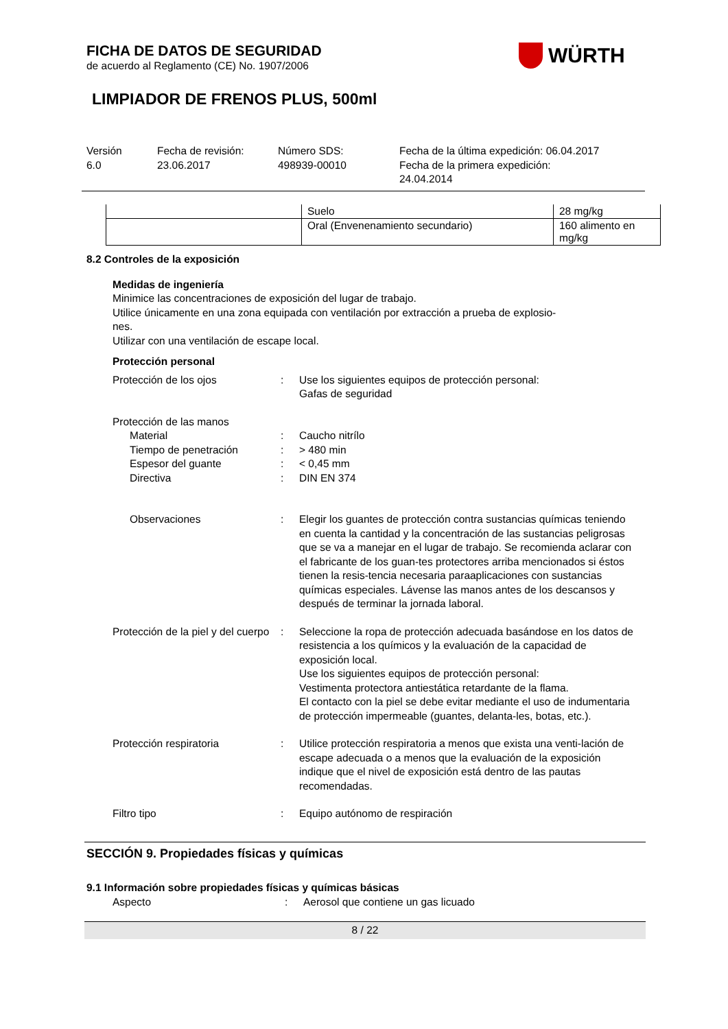FICHA DE DATOS DE SEGURIDAD
de acuerdo al Reglamento (CE) No. 1907/2006
LIMPIADOR DE FRENOS PLUS, 500ml
WÜRTH
Versión
6.0
Fecha de revisión:
23.06.2017
Número SDS:
498939-00010
Fecha de la última expedición: 06.04.2017
Fecha de la primera expedición:
24.04.2014
| | Suelo | 28 mg/kg |
| | Oral (Envenenamiento secundario) | 160 alimento en mg/kg |
8.2 Controles de la exposición
Medidas de ingeniería
Minimice las concentraciones de exposición del lugar de trabajo.
Utilice únicamente en una zona equipada con ventilación por extracción a prueba de explosio-
nes.
Utilizar con una ventilación de escape local.
Protección personal
Protección de los ojos : Use los siguientes equipos de protección personal:
Gafas de seguridad
Protección de las manos
Material : Caucho nitrílo
Tiempo de penetración : > 480 min
Espesor del guante : < 0,45 mm
Directiva : DIN EN 374
Observaciones : Elegir los guantes de protección contra sustancias químicas teniendo en cuenta la cantidad y la concentración de las sustancias peligrosas que se va a manejar en el lugar de trabajo. Se recomienda aclarar con el fabricante de los guan-tes protectores arriba mencionados si éstos tienen la resis-tencia necesaria paraaplicaciones con sustancias químicas especiales. Lávense las manos antes de los descansos y después de terminar la jornada laboral.
Protección de la piel y del cuerpo
: Seleccione la ropa de protección adecuada basándose en los datos de resistencia a los químicos y la evaluación de la capacidad de exposición local.
Use los siguientes equipos de protección personal:
Vestimenta protectora antiestática retardante de la flama.
El contacto con la piel se debe evitar mediante el uso de indumentaria de protección impermeable (guantes, delanta-les, botas, etc.).
Protección respiratoria : Utilice protección respiratoria a menos que exista una venti-lación de escape adecuada o a menos que la evaluación de la exposición indique que el nivel de exposición está dentro de las pautas recomendadas.
Filtro tipo : Equipo autónomo de respiración
SECCIÓN 9. Propiedades físicas y químicas
9.1 Información sobre propiedades físicas y químicas básicas
Aspecto : Aerosol que contiene un gas licuado
8 / 22